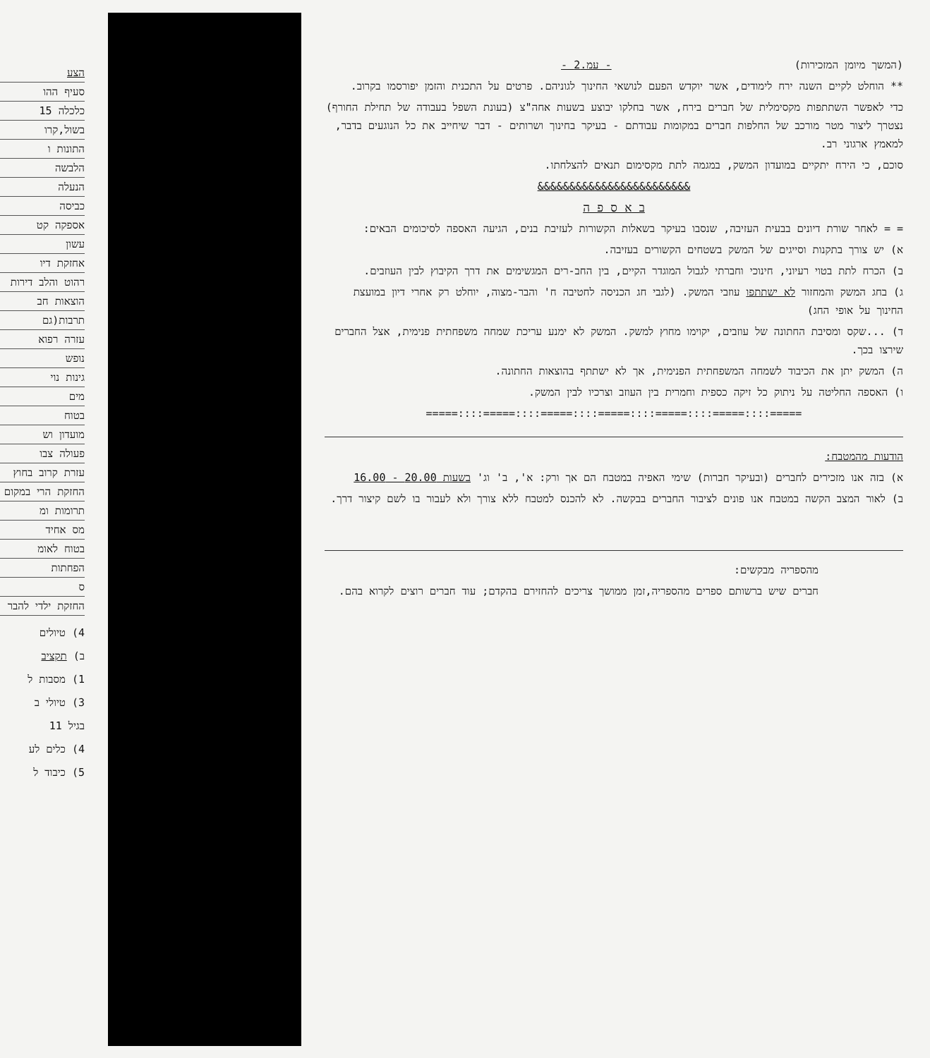הצע
סעיף ההו
כלכלה 15
בשול,קרו
התונות ו
הלבשה
הנעלה
כביסה
אספקה קט
עשון
אחזקת דיו
רהוט והלב דירות
הוצאות חב
תרבות(גם
עזרה רפוא
נופש
גינות נוי
מים
בטוח
מועדון וש
פעולה צבו
עזרת קרוב בחוץ
החזקת הרי במקום
תרומות ומ
מס אחיד
בטוח לאומ
הפחתות
ס
החזקת ילדי להבר
4) טיולים
ב) תקציב
1) מסבות ל
3) טיולי ב
בגיל 11
4) כלים לע
5) כיבוד ל
(המשך מיומן המזכירות) - עמ.2 -
** הוחלט לקיים השנה ירח לימודים, אשר יוקדש הפעם לנושאי החינוך לגוניהם. פרטים על התכנית והזמן יפורסמו בקרוב.
כדי לאפשר השתתפות מקסימלית של חברים בירח, אשר בחלקו יבוצע בשעות אחה"צ (בעונת השפל בעבודה של תחילת החורף) נצטרך ליצור מטר מורכב של החלפות חברים במקומות עבודתם - בעיקר בחינוך ושרותים - דבר שיחייב את כל הנוגעים בדבר, למאמץ ארגוני רב.
סוכם, כי הירח יתקיים במועדון המשק, במגמה לתת מקסימום תנאים להצלחתו.
&&&&&&&&&&&&&&&&&&&&&&&&
ב א ס פ ה
= = לאחר שורת דיונים בבעית העזיבה, שנסבו בעיקר בשאלות הקשורות לעזיבת בנים, הגיעה האספה לסיכומים הבאים:
א) יש צורך בתקנות וסייגים של המשק בשטחים הקשורים בעזיבה.
ב) הכרח לתת בטוי רעיוני, חינוכי וחברתי לגבול המוגדר הקיים, בין החב-רים המגשימים את דרך הקיבוץ לבין העוזבים.
ג) בחג המשק והמחזור לא ישתתפו עוזבי המשק. (לגבי חג הכניסה לחטיבה ח' והבר-מצוה, יוחלט רק אחרי דיון במועצת החינוך על אופי החג)
ד) ...שקס ומסיבת החתונה של עוזבים, יקוימו מחוץ למשק. המשק לא ימנע עריכת שמחה משפחתית פנימית, אצל החברים שירצו בכך.
ה) המשק יתן את הכיבוד לשמחה המשפחתית הפנימית, אך לא ישתתף בהוצאות החתונה.
ו) האספה החליטה על ניתוק כל זיקה כספית וחמרית בין העוזב וצרכיו לבין המשק.
=====::::=====::::=====::::=====::::=====::::=====::::=====
הודעות מהמטבח:
א) בזה אנו מזכירים לחברים (ובעיקר חברות) שימי האפיה במטבח הם אך ורק: א', ב' וג' בשעות 20.00 - 16.00
ב) לאור המצב הקשה במטבח אנו פונים לציבור החברים בבקשה. לא להכנס למטבח ללא צורך ולא לעבור בו לשם קיצור דרך.
מהספריה מבקשים:
חברים שיש ברשותם ספרים מהספריה,זמן ממושך צריכים להחזירם בהקדם; עוד חברים רוצים לקרוא בהם.